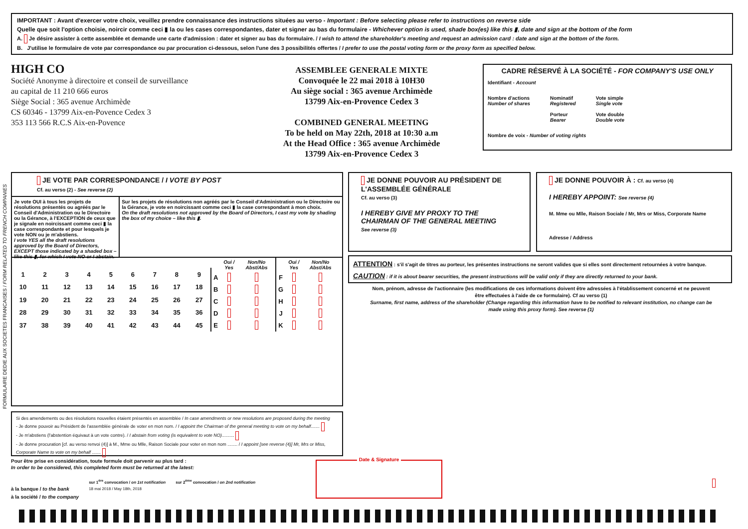IMPORTANT : Avant d'exercer votre choix, veuillez prendre connaissance des instructions situées au verso - Important : Before selecting please refer to instructions on reverse side
Quelle que soit l'option choisie, noircir comme ceci ▮ la ou les cases correspondantes, dater et signer au bas du formulaire - Whichever option is used, shade box(es) like this ▮, date and sign at the bottom of the form
A. Je désire assister à cette assemblée et demande une carte d'admission : dater et signer au bas du formulaire. / I wish to attend the shareholder's meeting and request an admission card : date and sign at the bottom of the form.
B. J'utilise le formulaire de vote par correspondance ou par procuration ci-dessous, selon l'une des 3 possibilités offertes / I prefer to use the postal voting form or the proxy form as specified below.
HIGH CO
Société Anonyme à directoire et conseil de surveillance
au capital de 11 210 666 euros
Siège Social : 365 avenue Archimède
CS 60346 - 13799 Aix-en-Povence Cedex 3
353 113 566 R.C.S Aix-en-Povence
ASSEMBLEE GENERALE MIXTE
Convoquée le 22 mai 2018 à 10H30
Au siège social : 365 avenue Archimède
13799 Aix-en-Provence Cedex 3
COMBINED GENERAL MEETING
To be held on May 22th, 2018 at 10:30 a.m
At the Head Office : 365 avenue Archimède
13799 Aix-en-Provence Cedex 3
CADRE RÉSERVÉ À LA SOCIÉTÉ - FOR COMPANY'S USE ONLY
Identifiant - Account
Nombre d'actions
Number of shares
Nominatif
Registered
Porteur
Bearer
Vote simple
Single vote
Vote double
Double vote
Nombre de voix - Number of voting rights
FORMULAIRE DEDIE AUX SOCIETES FRANCAISES / FORM RELATED TO FRENCH COMPANIES
JE VOTE PAR CORRESPONDANCE / I VOTE BY POST
Cf. au verso (2) - See reverse (2)
Je vote OUI à tous les projets de résolutions présentés ou agréés par le Conseil d'Administration ou le Directoire ou la Gérance, à l'EXCEPTION de ceux que je signale en noircissant comme ceci ▮ la case correspondante et pour lesquels je vote NON ou je m'abstiens.
I vote YES all the draft resolutions approved by the Board of Directors, EXCEPT those indicated by a shaded box – like this ▮, for which I vote NO or I abstain.
Sur les projets de résolutions non agréés par le Conseil d'Administration ou le Directoire ou la Gérance, je vote en noircissant comme ceci ▮ la case correspondant à mon choix.
On the draft resolutions not approved by the Board of Directors, I cast my vote by shading the box of my choice – like this ▮.
| 1 | 2 | 3 | 4 | 5 | 6 | 7 | 8 | 9 |
| 10 | 11 | 12 | 13 | 14 | 15 | 16 | 17 | 18 |
| 19 | 20 | 21 | 22 | 23 | 24 | 25 | 26 | 27 |
| 28 | 29 | 30 | 31 | 32 | 33 | 34 | 35 | 36 |
| 37 | 38 | 39 | 40 | 41 | 42 | 43 | 44 | 45 |
| | Oui / Yes | Non/No Abst/Abs |
| --- | --- | --- |
| A | | |
| B | | |
| C | | |
| D | | |
| E | | |
| | Oui / Yes | Non/No Abst/Abs |
| --- | --- | --- |
| F | | |
| G | | |
| H | | |
| J | | |
| K | | |
JE DONNE POUVOIR AU PRÉSIDENT DE L'ASSEMBLÉE GÉNÉRALE
Cf. au verso (3)
I HEREBY GIVE MY PROXY TO THE CHAIRMAN OF THE GENERAL MEETING
See reverse (3)
JE DONNE POUVOIR À : Cf. au verso (4)
I HEREBY APPOINT: See reverse (4)
M. Mme ou Mlle, Raison Sociale / Mr, Mrs or Miss, Corporate Name
Adresse / Address
ATTENTION : s'il s'agit de titres au porteur, les présentes instructions ne seront valides que si elles sont directement retournées à votre banque.
CAUTION : if it is about bearer securities, the present instructions will be valid only if they are directly returned to your bank.
Nom, prénom, adresse de l'actionnaire (les modifications de ces informations doivent être adressées à l'établissement concerné et ne peuvent être effectuées à l'aide de ce formulaire). Cf au verso (1)
Surname, first name, address of the shareholder (Change regarding this information have to be notified to relevant institution, no change can be made using this proxy form). See reverse (1)
Si des amendements ou des résolutions nouvelles étaient présentés en assemblée / In case amendments or new resolutions are proposed during the meeting
- Je donne pouvoir au Président de l'assemblée générale de voter en mon nom. / I appoint the Chairman of the general meeting to vote on my behalf.......
- Je m'abstiens (l'abstention équivaut à un vote contre). / I abstain from voting (is equivalent to vote NO)..........
- Je donne procuration [cf. au verso renvoi (4)] à M., Mme ou Mlle, Raison Sociale pour voter en mon nom ........ / I appoint [see reverse (4)] Mr, Mrs or Miss, Corporate Name to vote on my behalf .......
Pour être prise en considération, toute formule doit parvenir au plus tard :
In order to be considered, this completed form must be returned at the latest:
à la banque / to the bank
à la société / to the company
sur 1<sup>ère</sup> convocation / on 1st notification
18 mai 2018 / May 18th, 2018
sur 2<sup>ème</sup> convocation / on 2nd notification
Date & Signature